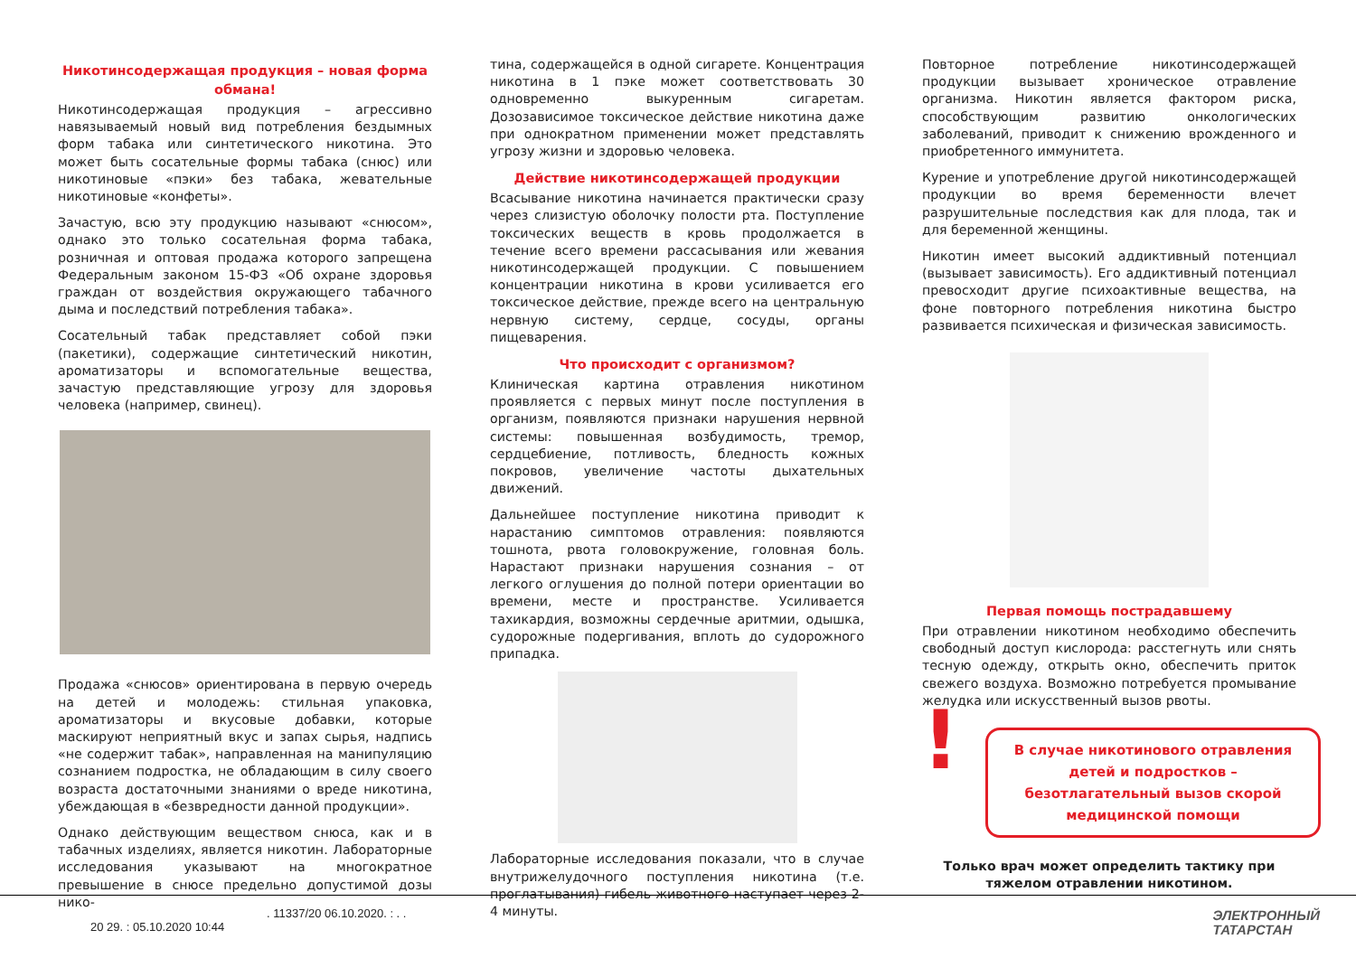Никотинсодержащая продукция – новая форма обмана!
Никотинсодержащая продукция – агрессивно навязываемый новый вид потребления бездымных форм табака или синтетического никотина. Это может быть сосательные формы табака (снюс) или никотиновые «пэки» без табака, жевательные никотиновые «конфеты».
Зачастую, всю эту продукцию называют «снюсом», однако это только сосательная форма табака, розничная и оптовая продажа которого запрещена Федеральным законом 15-ФЗ «Об охране здоровья граждан от воздействия окружающего табачного дыма и последствий потребления табака».
Сосательный табак представляет собой пэки (пакетики), содержащие синтетический никотин, ароматизаторы и вспомогательные вещества, зачастую представляющие угрозу для здоровья человека (например, свинец).
Продажа «снюсов» ориентирована в первую очередь на детей и молодежь: стильная упаковка, ароматизаторы и вкусовые добавки, которые маскируют неприятный вкус и запах сырья, надпись «не содержит табак», направленная на манипуляцию сознанием подростка, не обладающим в силу своего возраста достаточными знаниями о вреде никотина, убеждающая в «безвредности данной продукции».
Однако действующим веществом снюса, как и в табачных изделиях, является никотин. Лабораторные исследования указывают на многократное превышение в снюсе предельно допустимой дозы нико-
тина, содержащейся в одной сигарете. Концентрация никотина в 1 пэке может соответствовать 30 одновременно выкуренным сигаретам. Дозозависимое токсическое действие никотина даже при однократном применении может представлять угрозу жизни и здоровью человека.
Действие никотинсодержащей продукции
Всасывание никотина начинается практически сразу через слизистую оболочку полости рта. Поступление токсических веществ в кровь продолжается в течение всего времени рассасывания или жевания никотинсодержащей продукции. С повышением концентрации никотина в крови усиливается его токсическое действие, прежде всего на центральную нервную систему, сердце, сосуды, органы пищеварения.
Что происходит с организмом?
Клиническая картина отравления никотином проявляется с первых минут после поступления в организм, появляются признаки нарушения нервной системы: повышенная возбудимость, тремор, сердцебиение, потливость, бледность кожных покровов, увеличение частоты дыхательных движений.
Дальнейшее поступление никотина приводит к нарастанию симптомов отравления: появляются тошнота, рвота головокружение, головная боль. Нарастают признаки нарушения сознания – от легкого оглушения до полной потери ориентации во времени, месте и пространстве. Усиливается тахикардия, возможны сердечные аритмии, одышка, судорожные подергивания, вплоть до судорожного припадка.
Лабораторные исследования показали, что в случае внутрижелудочного поступления никотина (т.е. проглатывания) гибель животного наступает через 2-4 минуты.
Повторное потребление никотинсодержащей продукции вызывает хроническое отравление организма. Никотин является фактором риска, способствующим развитию онкологических заболеваний, приводит к снижению врожденного и приобретенного иммунитета.
Курение и употребление другой никотинсодержащей продукции во время беременности влечет разрушительные последствия как для плода, так и для беременной женщины.
Никотин имеет высокий аддиктивный потенциал (вызывает зависимость). Его аддиктивный потенциал превосходит другие психоактивные вещества, на фоне повторного потребления никотина быстро развивается психическая и физическая зависимость.
Первая помощь пострадавшему
При отравлении никотином необходимо обеспечить свободный доступ кислорода: расстегнуть или снять тесную одежду, открыть окно, обеспечить приток свежего воздуха. Возможно потребуется промывание желудка или искусственный вызов рвоты.
!
В случае никотинового отравления детей и подростков – безотлагательный вызов скорой медицинской помощи
Только врач может определить тактику при тяжелом отравлении никотином.
. 11337/20 06.10.2020. : . .
20 29. : 05.10.2020 10:44
ЭЛЕКТРОННЫЙ
ТАТАРСТАН